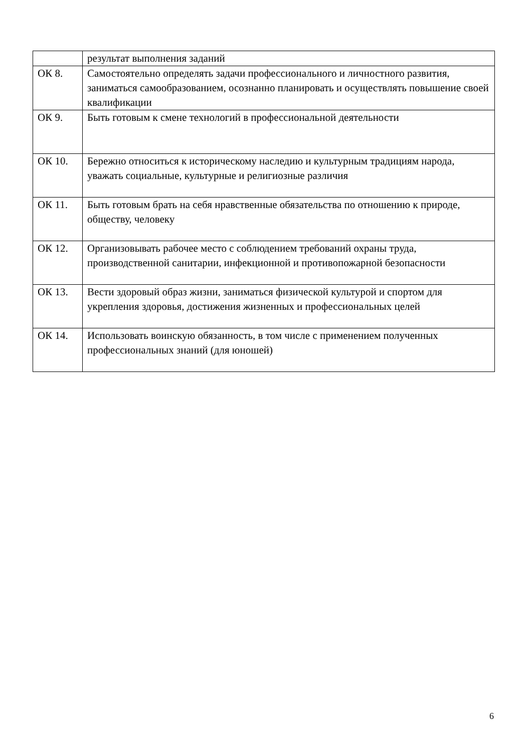| | результат выполнения заданий |
| ОК 8. | Самостоятельно определять задачи профессионального и личностного развития, заниматься самообразованием, осознанно планировать и осуществлять повышение своей квалификации |
| ОК 9. | Быть готовым к смене технологий в профессиональной деятельности |
| ОК 10. | Бережно относиться к историческому наследию и культурным традициям народа, уважать социальные, культурные и религиозные различия |
| ОК 11. | Быть готовым брать на себя нравственные обязательства по отношению к природе, обществу, человеку |
| ОК 12. | Организовывать рабочее место с соблюдением требований охраны труда, производственной санитарии, инфекционной и противопожарной безопасности |
| ОК 13. | Вести здоровый образ жизни, заниматься физической культурой и спортом для укрепления здоровья, достижения жизненных и профессиональных целей |
| ОК 14. | Использовать воинскую обязанность, в том числе с применением полученных профессиональных знаний (для юношей) |
6